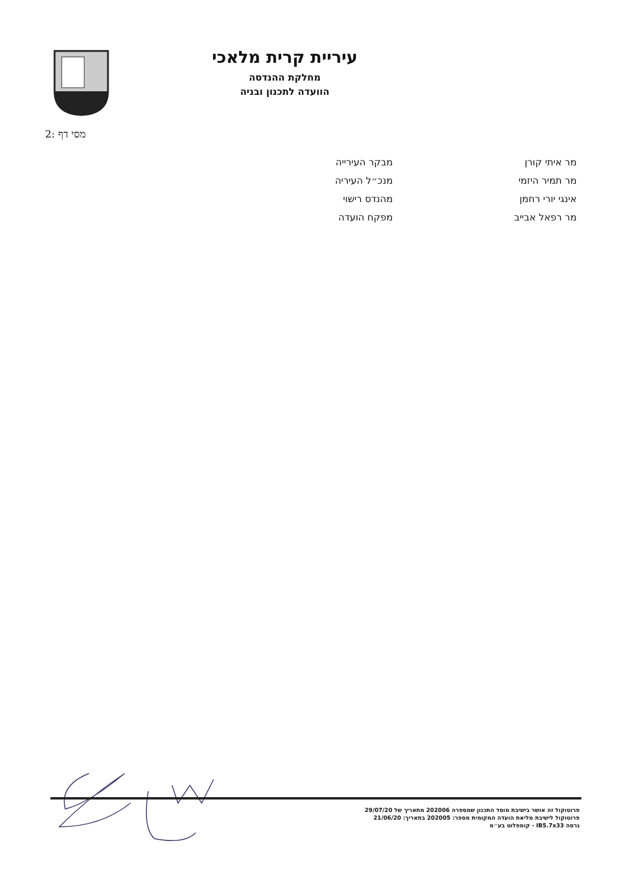עיריית קרית מלאכי
מחלקת ההנדסה
הוועדה לתכנון ובניה
מסי דף :2
| מר איתי קורן | מבקר העירייה |
| מר תמיר היזמי | מנכ״ל העיריה |
| אינגי יורי רחמן | מהנדס רישוי |
| מר רפאל אבייב | מפקח הועדה |
פרוטוקול זה אושר בישיבת מוסד התכנון שמספרה 202006 מתאריך של 29/07/20
פרוטוקול לישיבת מליאת הועדה המקומית מספר: 202005 בתאריך: 21/06/20
גרסה IB5.7x33 - קומפלוט בע״מ